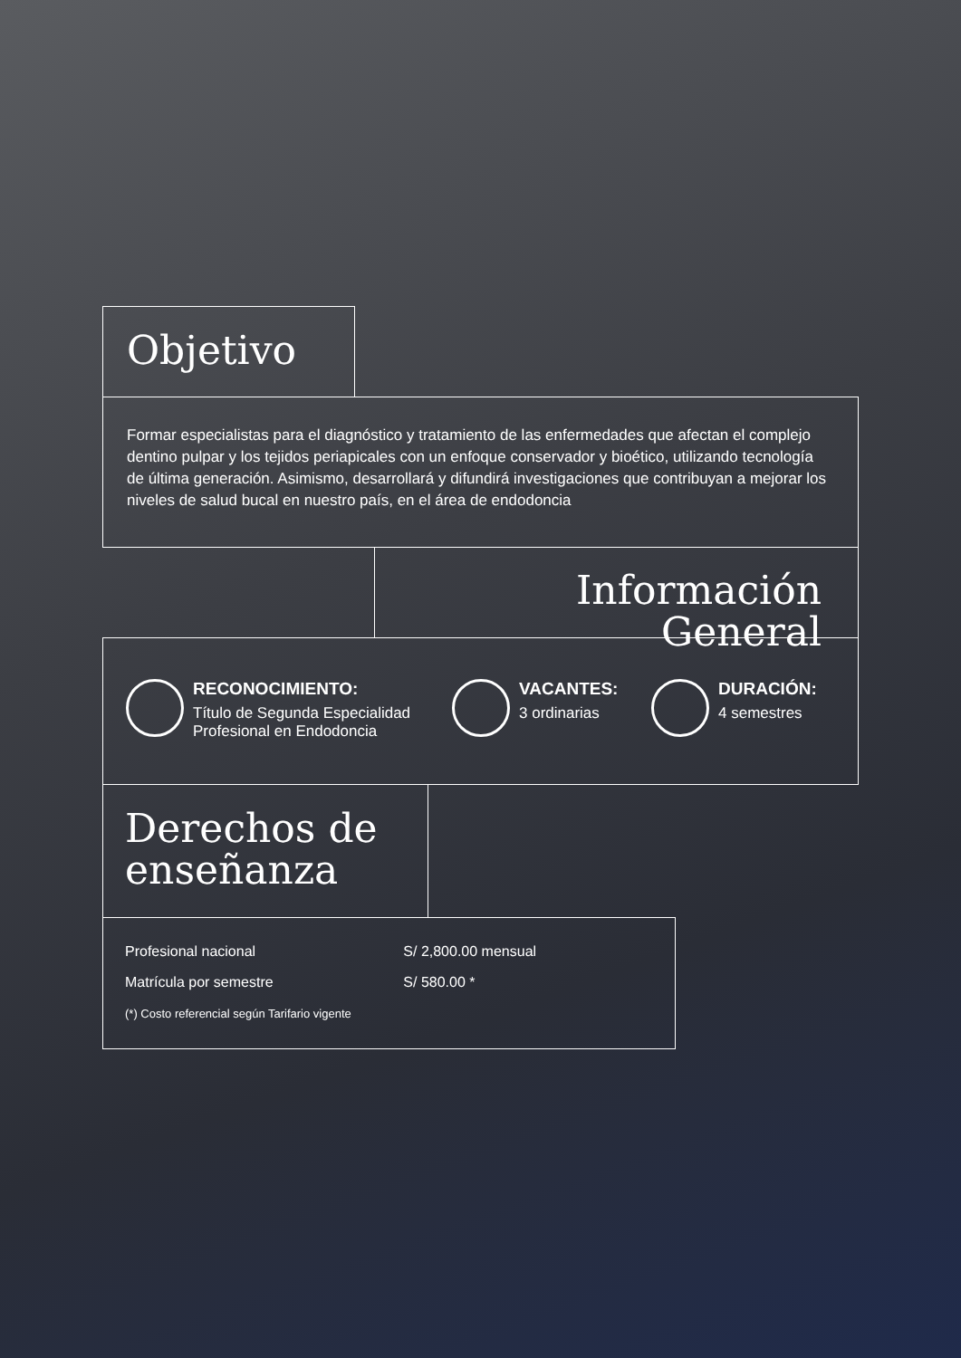Objetivo
Formar especialistas para el diagnóstico y tratamiento de las enfermedades que afectan el complejo dentino pulpar y los tejidos periapicales con un enfoque conservador y bioético, utilizando tecnología de última generación. Asimismo, desarrollará y difundirá investigaciones que contribuyan a mejorar los niveles de salud bucal en nuestro país, en el área de endodoncia
Información General
RECONOCIMIENTO:
Título de Segunda Especialidad Profesional en Endodoncia
VACANTES:
3 ordinarias
DURACIÓN:
4 semestres
Derechos de enseñanza
| Profesional nacional | S/ 2,800.00 mensual |
| Matrícula por semestre | S/ 580.00 * |
(*) Costo referencial según Tarifario vigente